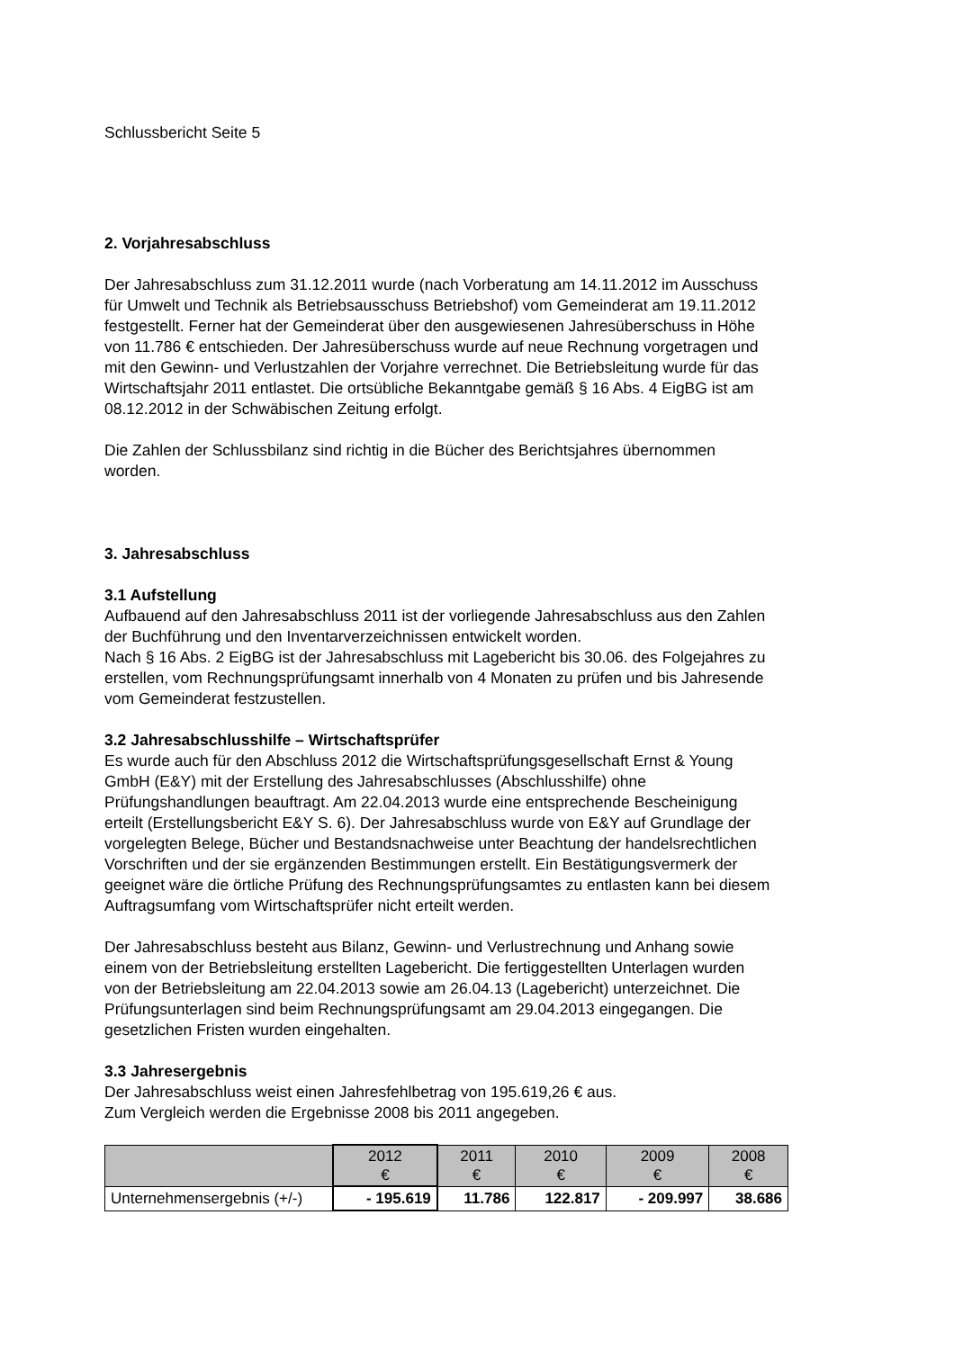Schlussbericht Seite 5
2. Vorjahresabschluss
Der Jahresabschluss zum 31.12.2011 wurde (nach Vorberatung am 14.11.2012 im Ausschuss für Umwelt und Technik als Betriebsausschuss Betriebshof) vom Gemeinderat am 19.11.2012 festgestellt. Ferner hat der Gemeinderat über den ausgewiesenen Jahresüberschuss in Höhe von 11.786 € entschieden. Der Jahresüberschuss wurde auf neue Rechnung vorgetragen und mit den Gewinn- und Verlustzahlen der Vorjahre verrechnet. Die Betriebsleitung wurde für das Wirtschaftsjahr 2011 entlastet. Die ortsübliche Bekanntgabe gemäß § 16 Abs. 4 EigBG ist am 08.12.2012 in der Schwäbischen Zeitung erfolgt.
Die Zahlen der Schlussbilanz sind richtig in die Bücher des Berichtsjahres übernommen worden.
3. Jahresabschluss
3.1 Aufstellung
Aufbauend auf den Jahresabschluss 2011 ist der vorliegende Jahresabschluss aus den Zahlen der Buchführung und den Inventarverzeichnissen entwickelt worden.
Nach § 16 Abs. 2 EigBG ist der Jahresabschluss mit Lagebericht bis 30.06. des Folgejahres zu erstellen, vom Rechnungsprüfungsamt innerhalb von 4 Monaten zu prüfen und bis Jahresende vom Gemeinderat festzustellen.
3.2 Jahresabschlusshilfe – Wirtschaftsprüfer
Es wurde auch für den Abschluss 2012 die Wirtschaftsprüfungsgesellschaft Ernst & Young GmbH (E&Y) mit der Erstellung des Jahresabschlusses (Abschlusshilfe) ohne Prüfungshandlungen beauftragt. Am 22.04.2013 wurde eine entsprechende Bescheinigung erteilt (Erstellungsbericht E&Y S. 6). Der Jahresabschluss wurde von E&Y auf Grundlage der vorgelegten Belege, Bücher und Bestandsnachweise unter Beachtung der handelsrechtlichen Vorschriften und der sie ergänzenden Bestimmungen erstellt. Ein Bestätigungsvermerk der geeignet wäre die örtliche Prüfung des Rechnungsprüfungsamtes zu entlasten kann bei diesem Auftragsumfang vom Wirtschaftsprüfer nicht erteilt werden.
Der Jahresabschluss besteht aus Bilanz, Gewinn- und Verlustrechnung und Anhang sowie einem von der Betriebsleitung erstellten Lagebericht. Die fertiggestellten Unterlagen wurden von der Betriebsleitung am 22.04.2013 sowie am 26.04.13 (Lagebericht) unterzeichnet. Die Prüfungsunterlagen sind beim Rechnungsprüfungsamt am 29.04.2013 eingegangen. Die gesetzlichen Fristen wurden eingehalten.
3.3 Jahresergebnis
Der Jahresabschluss weist einen Jahresfehlbetrag von 195.619,26 € aus.
Zum Vergleich werden die Ergebnisse 2008 bis 2011 angegeben.
| | 2012 € | 2011 € | 2010 € | 2009 € | 2008 € |
| --- | --- | --- | --- | --- | --- |
| Unternehmensergebnis (+/-) | - 195.619 | 11.786 | 122.817 | - 209.997 | 38.686 |